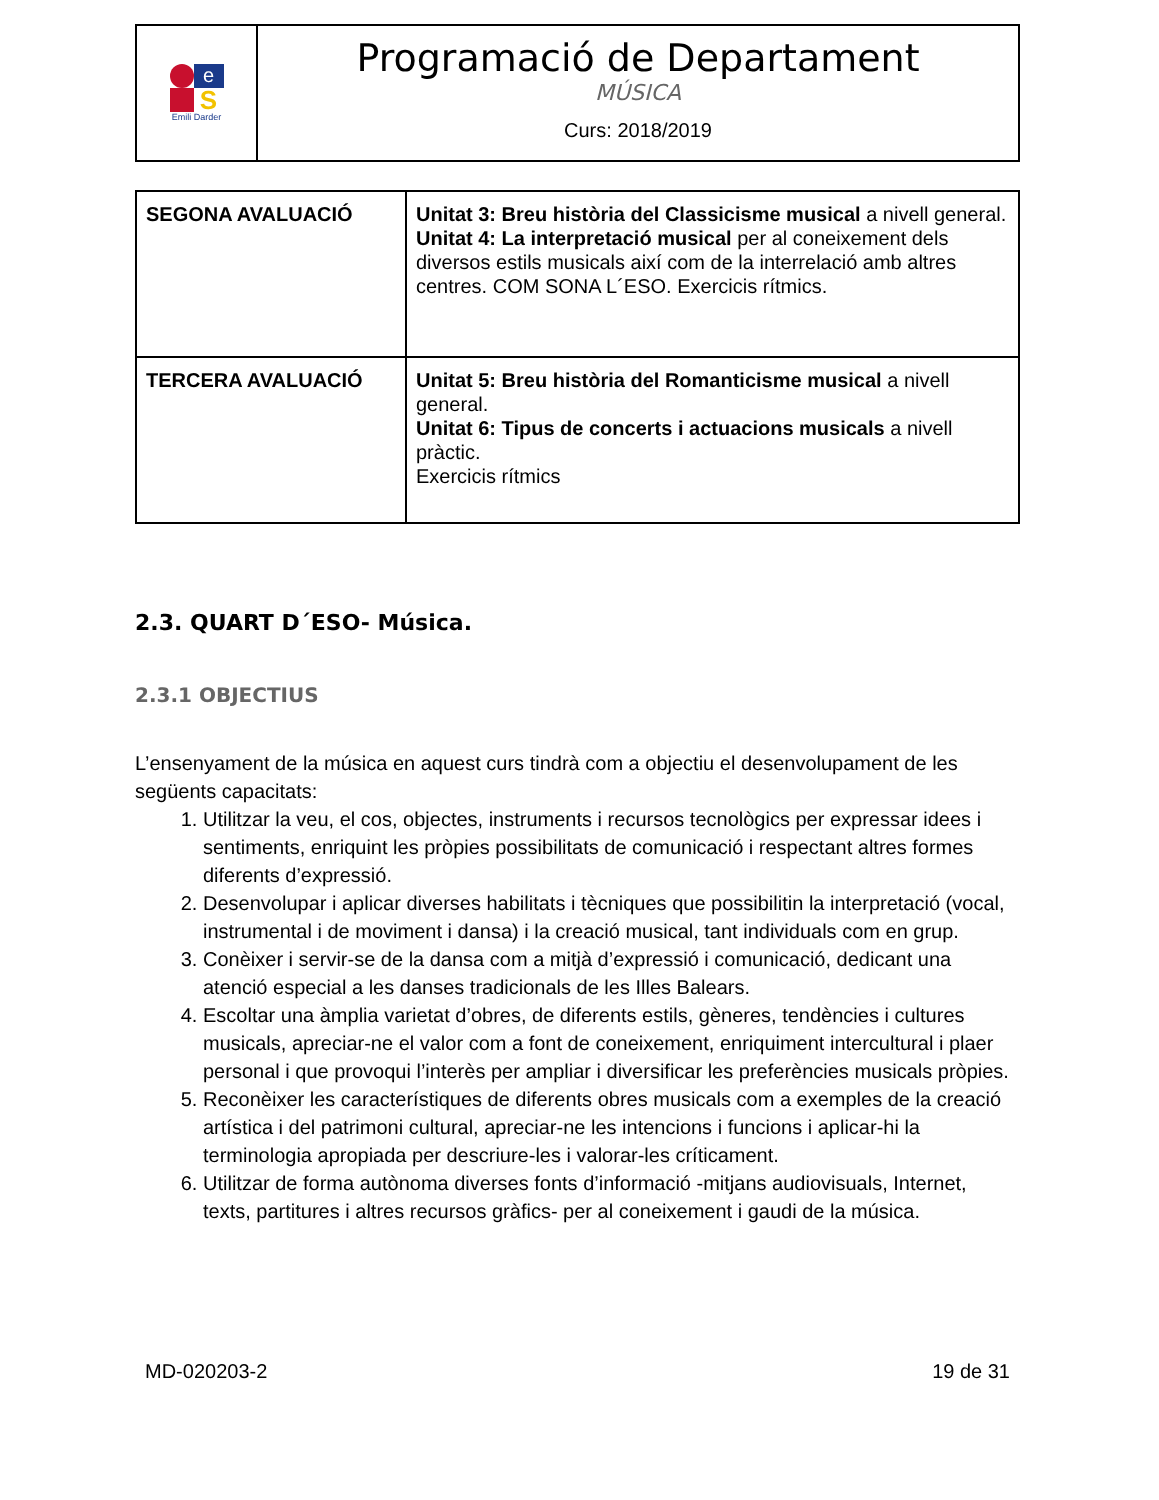e
S
Emili Darder
Programació de Departament
MÚSICA
Curs: 2018/2019
| SEGONA AVALUACIÓ | Unitat 3: Breu història del Classicisme musical a nivell general. Unitat 4: La interpretació musical per al coneixement dels diversos estils musicals així com de la interrelació amb altres centres. COM SONA L´ESO. Exercicis rítmics. |
| TERCERA AVALUACIÓ | Unitat 5: Breu història del Romanticisme musical a nivell general. Unitat 6: Tipus de concerts i actuacions musicals a nivell pràctic. Exercicis rítmics |
2.3. QUART D´ESO- Música.
2.3.1 OBJECTIUS
L’ensenyament de la música en aquest curs tindrà com a objectiu el desenvolupament de les següents capacitats:
1. Utilitzar la veu, el cos, objectes, instruments i recursos tecnològics per expressar idees i sentiments, enriquint les pròpies possibilitats de comunicació i respectant altres formes diferents d’expressió.
2. Desenvolupar i aplicar diverses habilitats i tècniques que possibilitin la interpretació (vocal, instrumental i de moviment i dansa) i la creació musical, tant individuals com en grup.
3. Conèixer i servir-se de la dansa com a mitjà d’expressió i comunicació, dedicant una atenció especial a les danses tradicionals de les Illes Balears.
4. Escoltar una àmplia varietat d’obres, de diferents estils, gèneres, tendències i cultures musicals, apreciar-ne el valor com a font de coneixement, enriquiment intercultural i plaer personal i que provoqui l’interès per ampliar i diversificar les preferències musicals pròpies.
5. Reconèixer les característiques de diferents obres musicals com a exemples de la creació artística i del patrimoni cultural, apreciar-ne les intencions i funcions i aplicar-hi la terminologia apropiada per descriure-les i valorar-les críticament.
6. Utilitzar de forma autònoma diverses fonts d’informació -mitjans audiovisuals, Internet, texts, partitures i altres recursos gràfics- per al coneixement i gaudi de la música.
MD-020203-2 19 de 31